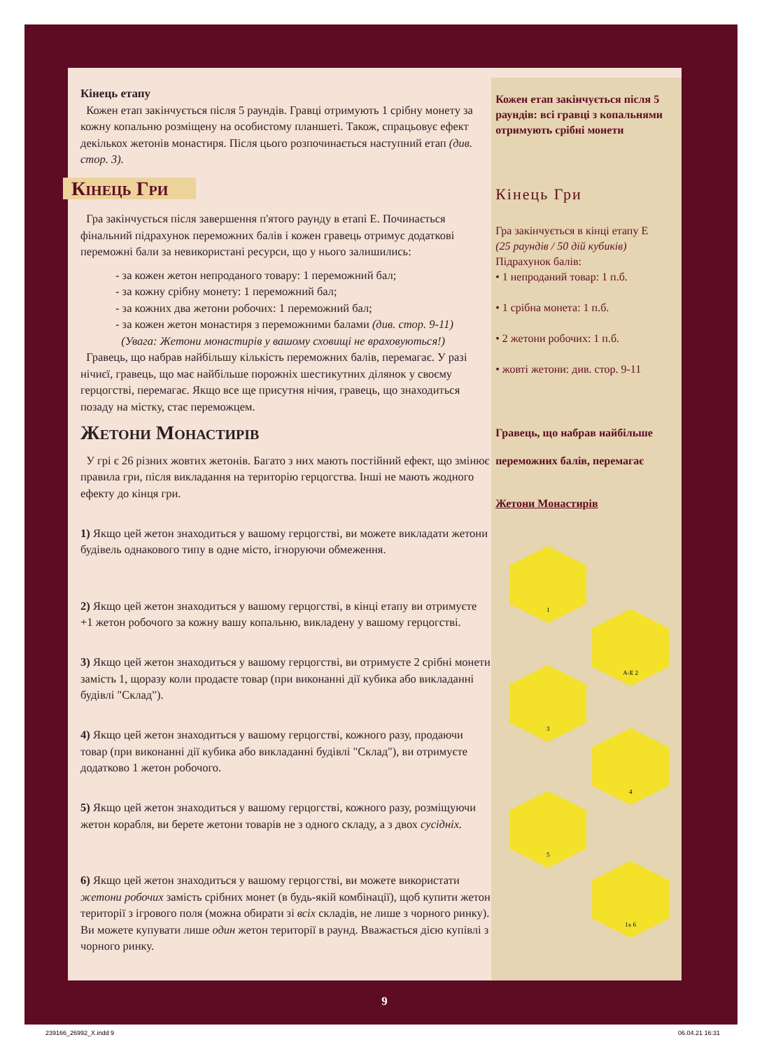Кінець етапу
Кожен етап закінчується після 5 раундів. Гравці отримують 1 срібну монету за кожну копальню розміщену на особистому планшеті. Також, спрацьовує ефект декількох жетонів монастиря. Після цього розпочинається наступний етап (див. стор. 3).
Кінець Гри
Гра закінчується після завершення п'ятого раунду в етапі Е. Починається фінальний підрахунок переможних балів і кожен гравець отримує додаткові переможні бали за невикористані ресурси, що у нього залишились:
- за кожен жетон непроданого товару: 1 переможний бал;
- за кожну срібну монету: 1 переможний бал;
- за кожних два жетони робочих: 1 переможний бал;
- за кожен жетон монастиря з переможними балами (див. стор. 9-11)
(Увага: Жетони монастирів у вашому сховищі не враховуються!)
Гравець, що набрав найбільшу кількість переможних балів, перемагає. У разі нічиєї, гравець, що має найбільше порожніх шестикутних ділянок у своєму герцогстві, перемагає. Якщо все ще присутня нічия, гравець, що знаходиться позаду на містку, стає переможцем.
Жетони Монастирів
У грі є 26 різних жовтих жетонів. Багато з них мають постійний ефект, що змінює правила гри, після викладання на територію герцогства. Інші не мають жодного ефекту до кінця гри.
1) Якщо цей жетон знаходиться у вашому герцогстві, ви можете викладати жетони будівель однакового типу в одне місто, ігноруючи обмеження.
2) Якщо цей жетон знаходиться у вашому герцогстві, в кінці етапу ви отримуєте +1 жетон робочого за кожну вашу копальню, викладену у вашому герцогстві.
3) Якщо цей жетон знаходиться у вашому герцогстві, ви отримуєте 2 срібні монети замість 1, щоразу коли продаєте товар (при виконанні дії кубика або викладанні будівлі "Склад").
4) Якщо цей жетон знаходиться у вашому герцогстві, кожного разу, продаючи товар (при виконанні дії кубика або викладанні будівлі "Склад"), ви отримуєте додатково 1 жетон робочого.
5) Якщо цей жетон знаходиться у вашому герцогстві, кожного разу, розміщуючи жетон корабля, ви берете жетони товарів не з одного складу, а з двох сусідніх.
6) Якщо цей жетон знаходиться у вашому герцогстві, ви можете використати жетони робочих замість срібних монет (в будь-якій комбінації), щоб купити жетон території з ігрового поля (можна обирати зі всіх складів, не лише з чорного ринку). Ви можете купувати лише один жетон території в раунд. Вважається дією купівлі з чорного ринку.
Кожен етап закінчується після 5 раундів: всі гравці з копальнями отримують срібні монети
Кінець Гри
Гра закінчується в кінці етапу Е
(25 раундів / 50 дій кубиків)
Підрахунок балів:
• 1 непроданий товар: 1 п.б.
• 1 срібна монета: 1 п.б.
• 2 жетони робочих: 1 п.б.
• жовті жетони: див. стор. 9-11
Гравець, що набрав найбільше переможних балів, перемагає
Жетони Монастирів
1
A-E 2
3
4
5
1x 6
9
239166_26992_X.indd 9 06.04.21 16:31